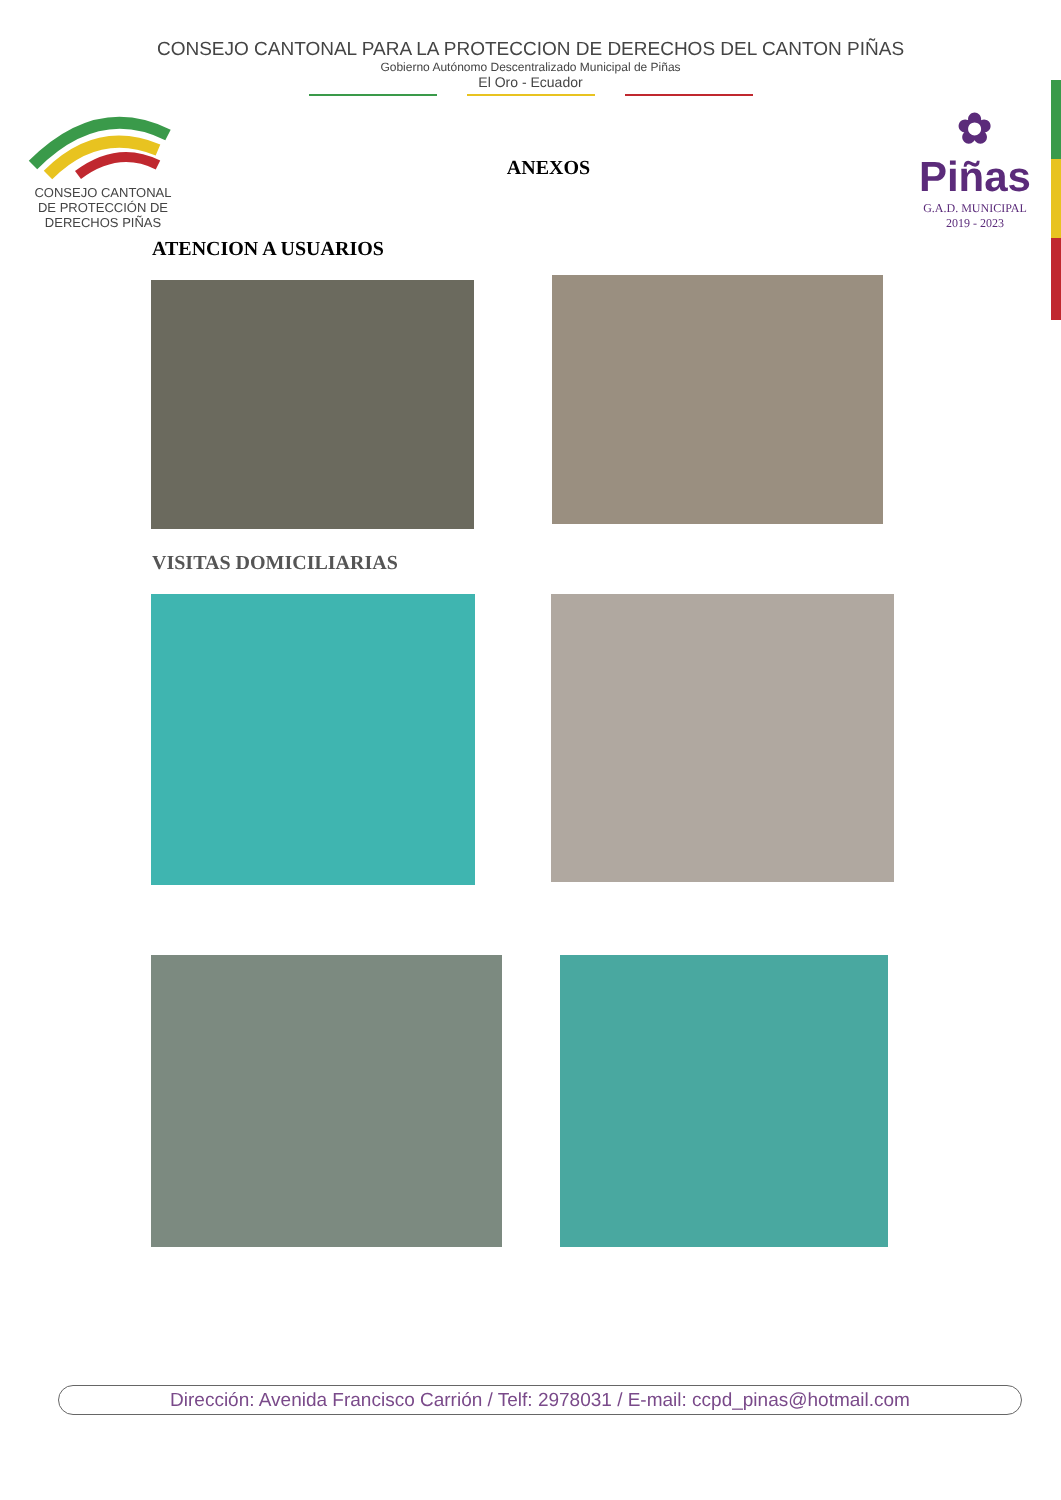CONSEJO CANTONAL PARA LA PROTECCION DE DERECHOS DEL CANTON PIÑAS
Gobierno Autónomo Descentralizado Municipal de Piñas
El Oro - Ecuador
CONSEJO CANTONAL
DE PROTECCIÓN DE
DERECHOS PIÑAS
ANEXOS
✿
Piñas
G.A.D. MUNICIPAL
2019 - 2023
ATENCION A USUARIOS
VISITAS DOMICILIARIAS
Dirección: Avenida Francisco Carrión / Telf: 2978031 / E-mail: ccpd_pinas@hotmail.com